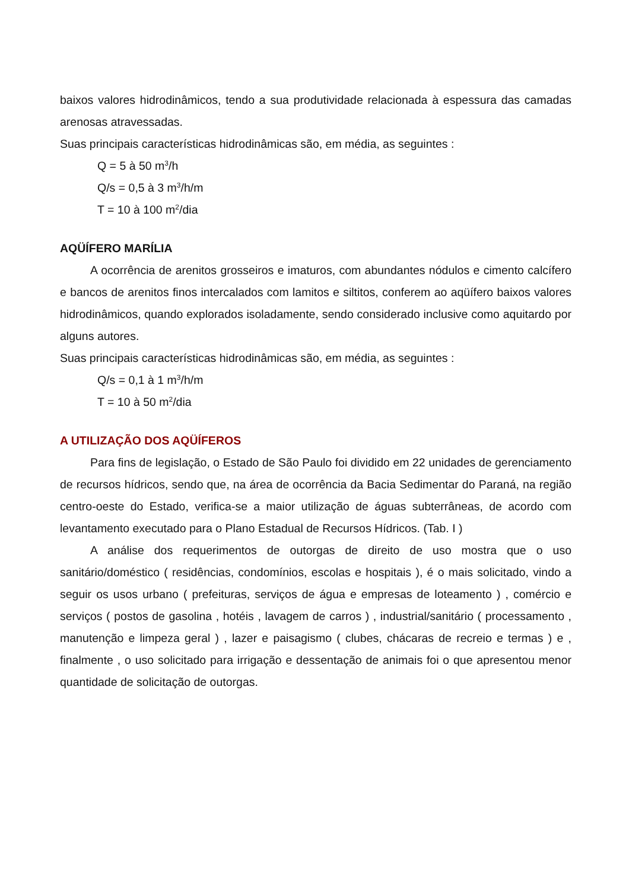baixos valores hidrodinâmicos, tendo a sua produtividade relacionada à espessura das camadas arenosas atravessadas.
Suas principais características hidrodinâmicas são, em média, as seguintes :
Q = 5 à 50 m<sup>3</sup>/h
Q/s = 0,5 à 3 m<sup>3</sup>/h/m
T = 10 à 100 m<sup>2</sup>/dia
AQÜÍFERO MARÍLIA
A ocorrência de arenitos grosseiros e imaturos, com abundantes nódulos e cimento calcífero e bancos de arenitos finos intercalados com lamitos e siltitos, conferem ao aqüífero baixos valores hidrodinâmicos, quando explorados isoladamente, sendo considerado inclusive como aquitardo por alguns autores.
Suas principais características hidrodinâmicas são, em média, as seguintes :
Q/s = 0,1 à 1 m<sup>3</sup>/h/m
T = 10 à 50 m<sup>2</sup>/dia
A UTILIZAÇÃO DOS AQÜÍFEROS
Para fins de legislação, o Estado de São Paulo foi dividido em 22 unidades de gerenciamento de recursos hídricos, sendo que, na área de ocorrência da Bacia Sedimentar do Paraná, na região centro-oeste do Estado, verifica-se a maior utilização de águas subterrâneas, de acordo com levantamento executado para o Plano Estadual de Recursos Hídricos. (Tab. I )
A análise dos requerimentos de outorgas de direito de uso mostra que o uso sanitário/doméstico ( residências, condomínios, escolas e hospitais ), é o mais solicitado, vindo a seguir os usos urbano ( prefeituras, serviços de água e empresas de loteamento ) , comércio e serviços ( postos de gasolina , hotéis , lavagem de carros ) , industrial/sanitário ( processamento , manutenção e limpeza geral ) , lazer e paisagismo ( clubes, chácaras de recreio e termas ) e , finalmente , o uso solicitado para irrigação e dessentação de animais foi o que apresentou menor quantidade de solicitação de outorgas.